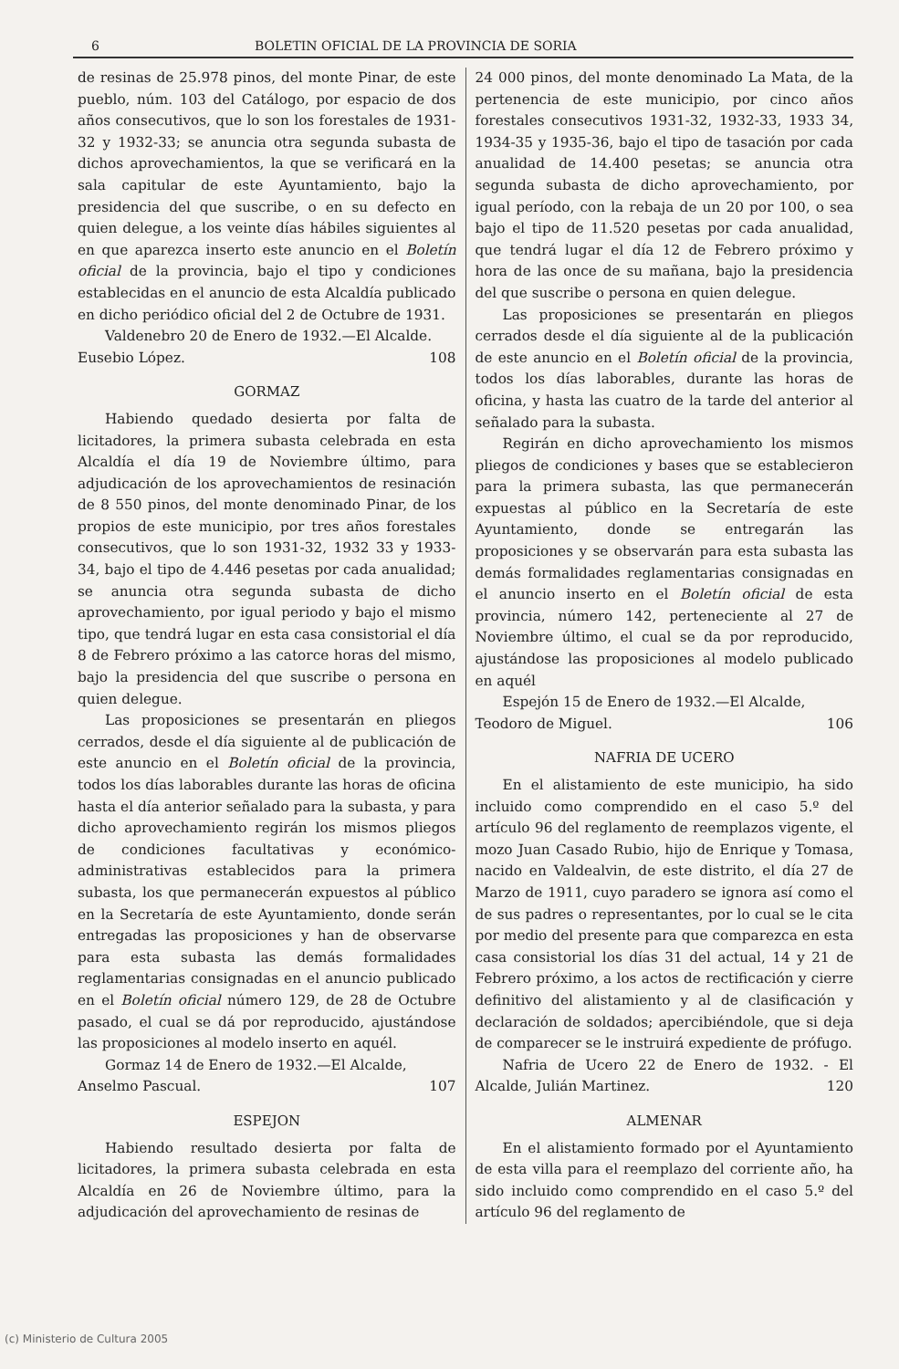6 BOLETIN OFICIAL DE LA PROVINCIA DE SORIA
de resinas de 25.978 pinos, del monte Pinar, de este pueblo, núm. 103 del Catálogo, por espacio de dos años consecutivos, que lo son los forestales de 1931-32 y 1932-33; se anuncia otra segunda subasta de dichos aprovechamientos, la que se verificará en la sala capitular de este Ayuntamiento, bajo la presidencia del que suscribe, o en su defecto en quien delegue, a los veinte días hábiles siguientes al en que aparezca inserto este anuncio en el Boletín oficial de la provincia, bajo el tipo y condiciones establecidas en el anuncio de esta Alcaldía publicado en dicho periódico oficial del 2 de Octubre de 1931.
Valdenebro 20 de Enero de 1932.—El Alcalde.
Eusebio López. 108
GORMAZ
Habiendo quedado desierta por falta de licitadores, la primera subasta celebrada en esta Alcaldía el día 19 de Noviembre último, para adjudicación de los aprovechamientos de resinación de 8 550 pinos, del monte denominado Pinar, de los propios de este municipio, por tres años forestales consecutivos, que lo son 1931-32, 1932 33 y 1933-34, bajo el tipo de 4.446 pesetas por cada anualidad; se anuncia otra segunda subasta de dicho aprovechamiento, por igual periodo y bajo el mismo tipo, que tendrá lugar en esta casa consistorial el día 8 de Febrero próximo a las catorce horas del mismo, bajo la presidencia del que suscribe o persona en quien delegue.
Las proposiciones se presentarán en pliegos cerrados, desde el día siguiente al de publicación de este anuncio en el Boletín oficial de la provincia, todos los días laborables durante las horas de oficina hasta el día anterior señalado para la subasta, y para dicho aprovechamiento regirán los mismos pliegos de condiciones facultativas y económico-administrativas establecidos para la primera subasta, los que permanecerán expuestos al público en la Secretaría de este Ayuntamiento, donde serán entregadas las proposiciones y han de observarse para esta subasta las demás formalidades reglamentarias consignadas en el anuncio publicado en el Boletín oficial número 129, de 28 de Octubre pasado, el cual se dá por reproducido, ajustándose las proposiciones al modelo inserto en aquél.
Gormaz 14 de Enero de 1932.—El Alcalde,
Anselmo Pascual. 107
ESPEJON
Habiendo resultado desierta por falta de licitadores, la primera subasta celebrada en esta Alcaldía en 26 de Noviembre último, para la adjudicación del aprovechamiento de resinas de
24 000 pinos, del monte denominado La Mata, de la pertenencia de este municipio, por cinco años forestales consecutivos 1931-32, 1932-33, 1933 34, 1934-35 y 1935-36, bajo el tipo de tasación por cada anualidad de 14.400 pesetas; se anuncia otra segunda subasta de dicho aprovechamiento, por igual período, con la rebaja de un 20 por 100, o sea bajo el tipo de 11.520 pesetas por cada anualidad, que tendrá lugar el día 12 de Febrero próximo y hora de las once de su mañana, bajo la presidencia del que suscribe o persona en quien delegue.
Las proposiciones se presentarán en pliegos cerrados desde el día siguiente al de la publicación de este anuncio en el Boletín oficial de la provincia, todos los días laborables, durante las horas de oficina, y hasta las cuatro de la tarde del anterior al señalado para la subasta.
Regirán en dicho aprovechamiento los mismos pliegos de condiciones y bases que se establecieron para la primera subasta, las que permanecerán expuestas al público en la Secretaría de este Ayuntamiento, donde se entregarán las proposiciones y se observarán para esta subasta las demás formalidades reglamentarias consignadas en el anuncio inserto en el Boletín oficial de esta provincia, número 142, perteneciente al 27 de Noviembre último, el cual se da por reproducido, ajustándose las proposiciones al modelo publicado en aquél
Espejón 15 de Enero de 1932.—El Alcalde,
Teodoro de Miguel. 106
NAFRIA DE UCERO
En el alistamiento de este municipio, ha sido incluido como comprendido en el caso 5.º del artículo 96 del reglamento de reemplazos vigente, el mozo Juan Casado Rubio, hijo de Enrique y Tomasa, nacido en Valdealvin, de este distrito, el día 27 de Marzo de 1911, cuyo paradero se ignora así como el de sus padres o representantes, por lo cual se le cita por medio del presente para que comparezca en esta casa consistorial los días 31 del actual, 14 y 21 de Febrero próximo, a los actos de rectificación y cierre definitivo del alistamiento y al de clasificación y declaración de soldados; apercibiéndole, que si deja de comparecer se le instruirá expediente de prófugo.
Nafria de Ucero 22 de Enero de 1932. - El Alcalde, Julián Martinez. 120
ALMENAR
En el alistamiento formado por el Ayuntamiento de esta villa para el reemplazo del corriente año, ha sido incluido como comprendido en el caso 5.º del artículo 96 del reglamento de
(c) Ministerio de Cultura 2005